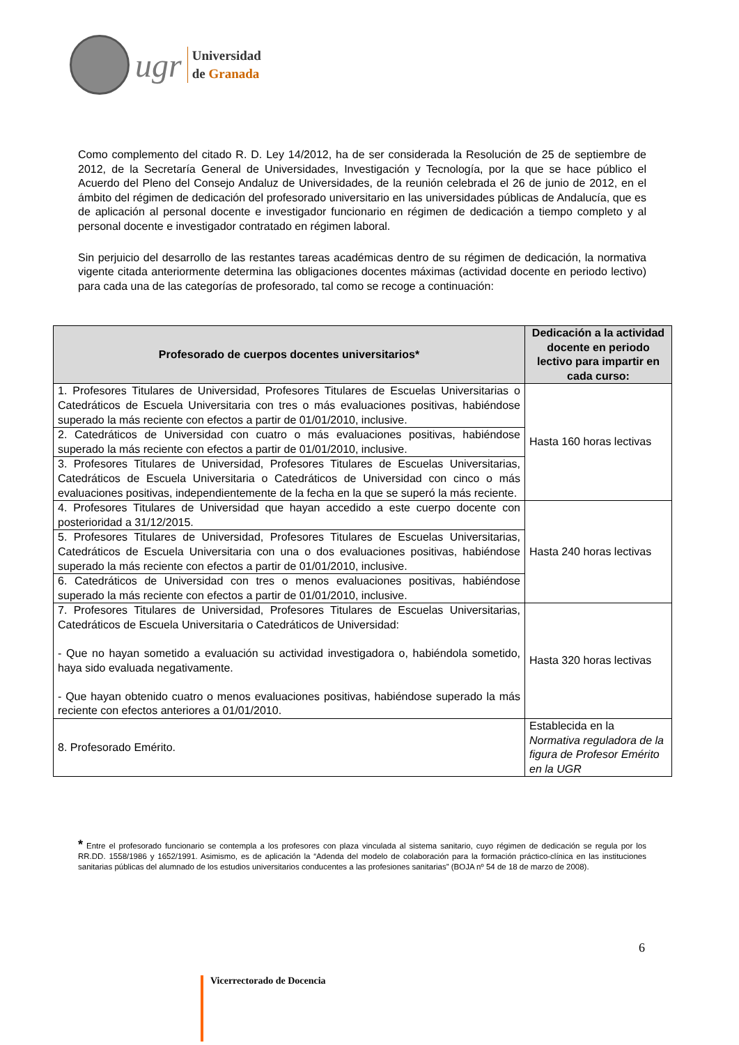ugr
Universidad
de Granada
Como complemento del citado R. D. Ley 14/2012, ha de ser considerada la Resolución de 25 de septiembre de 2012, de la Secretaría General de Universidades, Investigación y Tecnología, por la que se hace público el Acuerdo del Pleno del Consejo Andaluz de Universidades, de la reunión celebrada el 26 de junio de 2012, en el ámbito del régimen de dedicación del profesorado universitario en las universidades públicas de Andalucía, que es de aplicación al personal docente e investigador funcionario en régimen de dedicación a tiempo completo y al personal docente e investigador contratado en régimen laboral.
Sin perjuicio del desarrollo de las restantes tareas académicas dentro de su régimen de dedicación, la normativa vigente citada anteriormente determina las obligaciones docentes máximas (actividad docente en periodo lectivo) para cada una de las categorías de profesorado, tal como se recoge a continuación:
| Profesorado de cuerpos docentes universitarios* | Dedicación a la actividad docente en periodo lectivo para impartir en cada curso: |
| --- | --- |
| 1. Profesores Titulares de Universidad, Profesores Titulares de Escuelas Universitarias o Catedráticos de Escuela Universitaria con tres o más evaluaciones positivas, habiéndose superado la más reciente con efectos a partir de 01/01/2010, inclusive. | Hasta 160 horas lectivas |
| 2. Catedráticos de Universidad con cuatro o más evaluaciones positivas, habiéndose superado la más reciente con efectos a partir de 01/01/2010, inclusive. | |
| 3. Profesores Titulares de Universidad, Profesores Titulares de Escuelas Universitarias, Catedráticos de Escuela Universitaria o Catedráticos de Universidad con cinco o más evaluaciones positivas, independientemente de la fecha en la que se superó la más reciente. | |
| 4. Profesores Titulares de Universidad que hayan accedido a este cuerpo docente con posterioridad a 31/12/2015. | Hasta 240 horas lectivas |
| 5. Profesores Titulares de Universidad, Profesores Titulares de Escuelas Universitarias, Catedráticos de Escuela Universitaria con una o dos evaluaciones positivas, habiéndose superado la más reciente con efectos a partir de 01/01/2010, inclusive. | |
| 6. Catedráticos de Universidad con tres o menos evaluaciones positivas, habiéndose superado la más reciente con efectos a partir de 01/01/2010, inclusive. | |
| 7. Profesores Titulares de Universidad, Profesores Titulares de Escuelas Universitarias, Catedráticos de Escuela Universitaria o Catedráticos de Universidad: - Que no hayan sometido a evaluación su actividad investigadora o, habiéndola sometido, haya sido evaluada negativamente. - Que hayan obtenido cuatro o menos evaluaciones positivas, habiéndose superado la más reciente con efectos anteriores a 01/01/2010. | Hasta 320 horas lectivas |
| 8. Profesorado Emérito. | Establecida en la Normativa reguladora de la figura de Profesor Emérito en la UGR |
* Entre el profesorado funcionario se contempla a los profesores con plaza vinculada al sistema sanitario, cuyo régimen de dedicación se regula por los RR.DD. 1558/1986 y 1652/1991. Asimismo, es de aplicación la “Adenda del modelo de colaboración para la formación práctico-clínica en las instituciones sanitarias públicas del alumnado de los estudios universitarios conducentes a las profesiones sanitarias” (BOJA nº 54 de 18 de marzo de 2008).
6
Vicerrectorado de Docencia